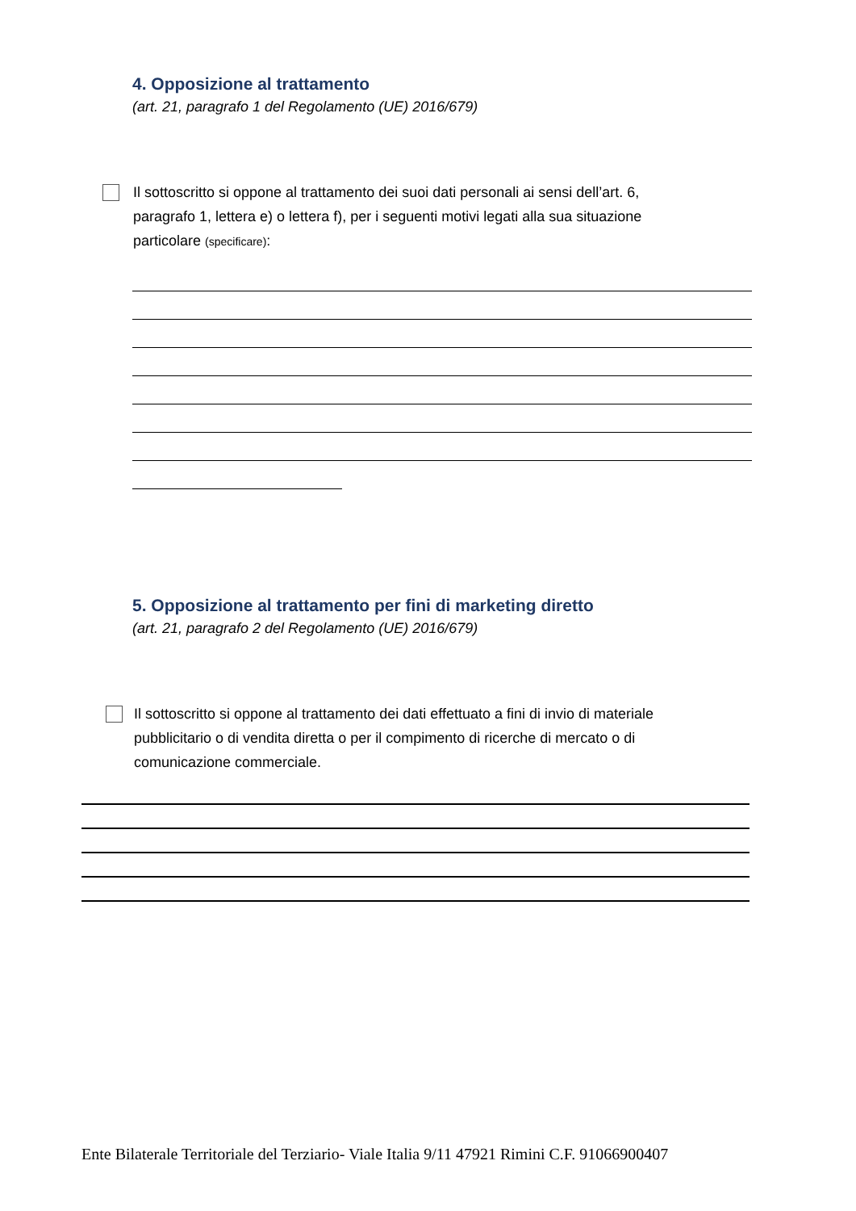4. Opposizione al trattamento
(art. 21, paragrafo 1 del Regolamento (UE) 2016/679)
Il sottoscritto si oppone al trattamento dei suoi dati personali ai sensi dell’art. 6, paragrafo 1, lettera e) o lettera f), per i seguenti motivi legati alla sua situazione particolare (specificare):
5. Opposizione al trattamento per fini di marketing diretto
(art. 21, paragrafo 2 del Regolamento (UE) 2016/679)
Il sottoscritto si oppone al trattamento dei dati effettuato a fini di invio di materiale pubblicitario o di vendita diretta o per il compimento di ricerche di mercato o di comunicazione commerciale.
Ente Bilaterale Territoriale del Terziario- Viale Italia 9/11 47921 Rimini C.F. 91066900407